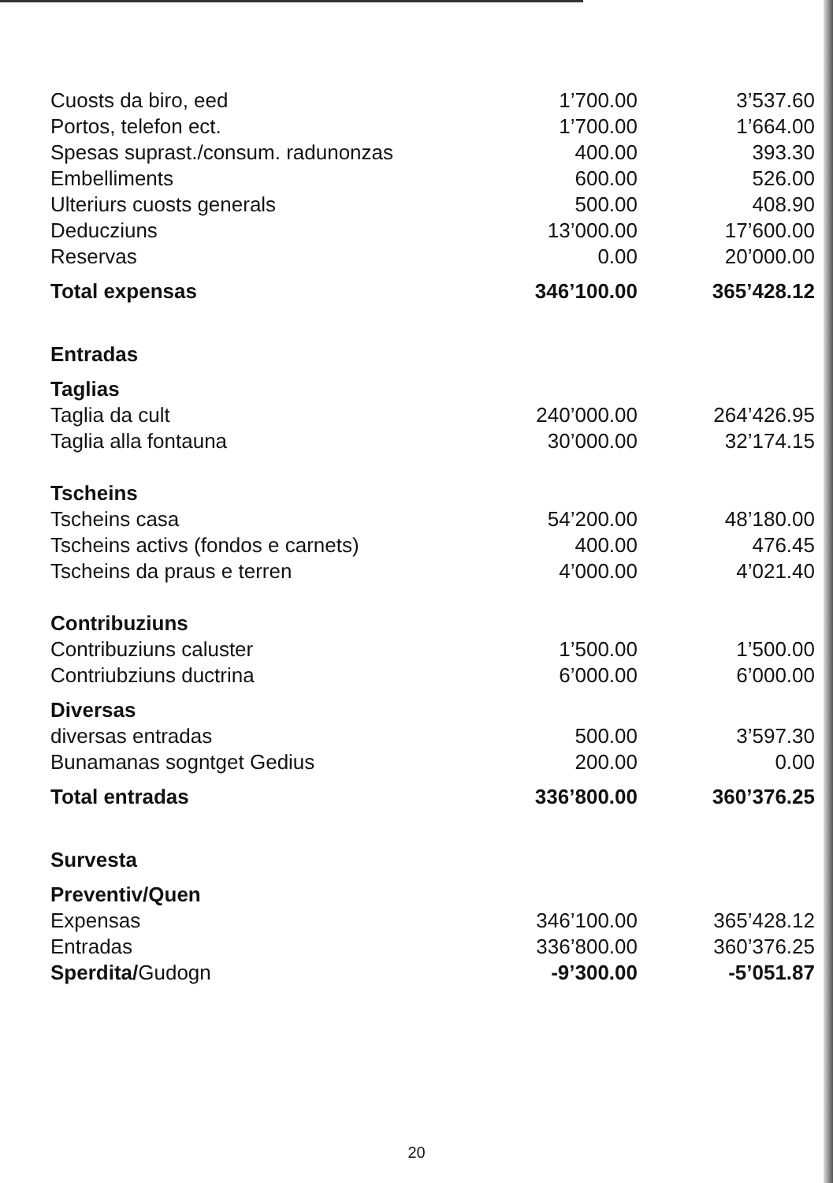| Cuosts da biro, eed | 1’700.00 | 3’537.60 |
| Portos, telefon ect. | 1’700.00 | 1’664.00 |
| Spesas suprast./consum. radunonzas | 400.00 | 393.30 |
| Embelliments | 600.00 | 526.00 |
| Ulteriurs cuosts generals | 500.00 | 408.90 |
| Deducziuns | 13’000.00 | 17’600.00 |
| Reservas | 0.00 | 20’000.00 |
| Total expensas | 346’100.00 | 365’428.12 |
| Entradas | | |
| Taglias | | |
| Taglia da cult | 240’000.00 | 264’426.95 |
| Taglia alla fontauna | 30’000.00 | 32’174.15 |
| Tscheins | | |
| Tscheins casa | 54’200.00 | 48’180.00 |
| Tscheins activs (fondos e carnets) | 400.00 | 476.45 |
| Tscheins da praus e terren | 4’000.00 | 4’021.40 |
| Contribuziuns | | |
| Contribuziuns caluster | 1’500.00 | 1’500.00 |
| Contriubziuns ductrina | 6’000.00 | 6’000.00 |
| Diversas | | |
| diversas entradas | 500.00 | 3’597.30 |
| Bunamanas sogntget Gedius | 200.00 | 0.00 |
| Total entradas | 336’800.00 | 360’376.25 |
| Survesta | | |
| Preventiv/Quen | | |
| Expensas | 346’100.00 | 365’428.12 |
| Entradas | 336’800.00 | 360’376.25 |
| Sperdita/ Gudogn | -9’300.00 | -5’051.87 |
20